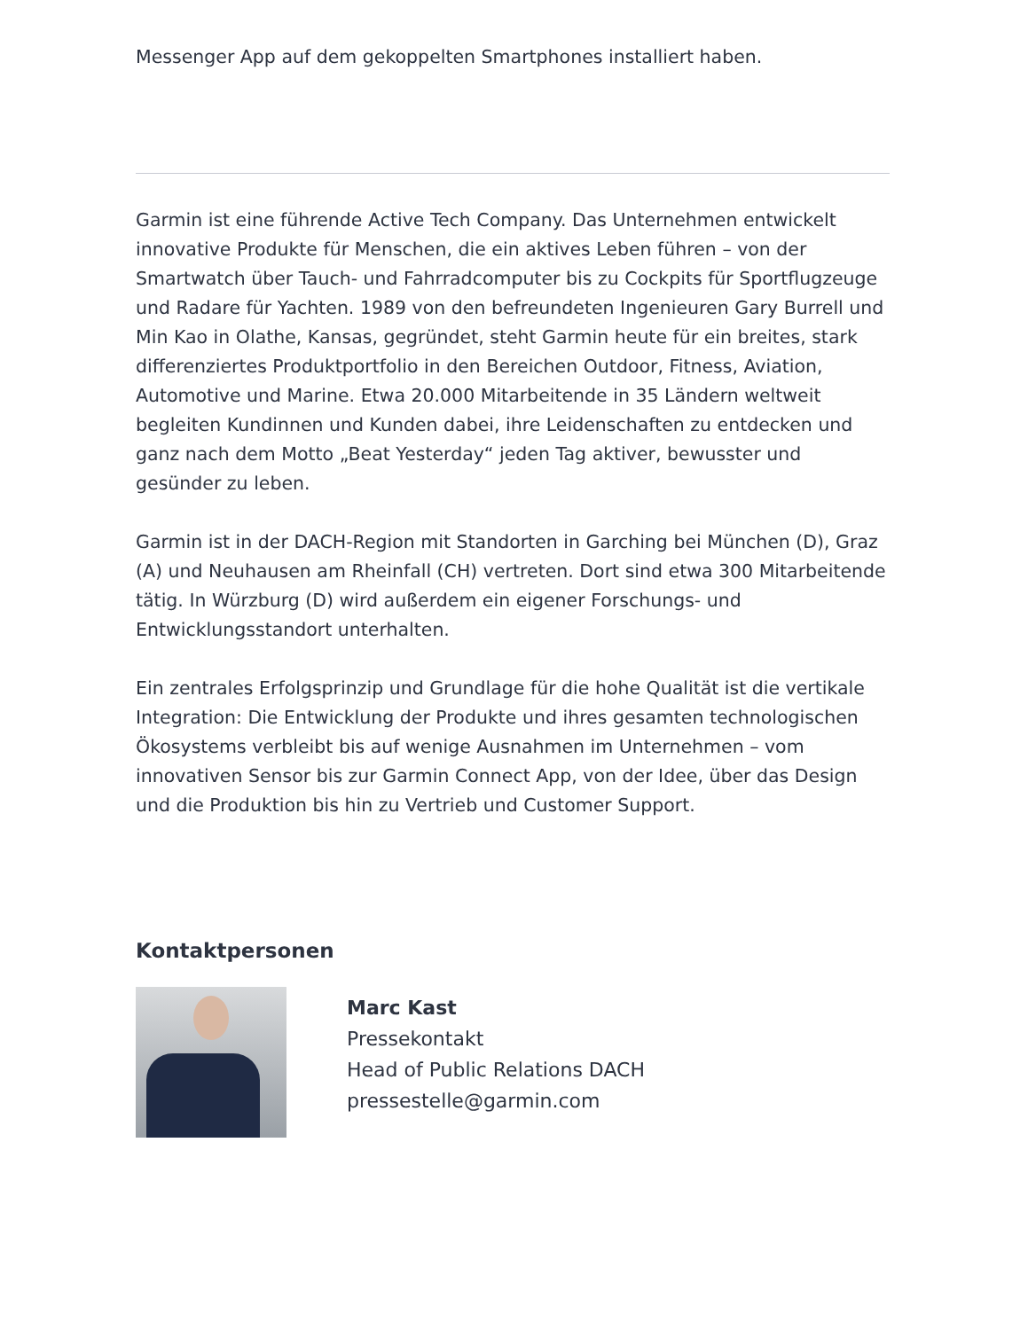Messenger App auf dem gekoppelten Smartphones installiert haben.
Garmin ist eine führende Active Tech Company. Das Unternehmen entwickelt innovative Produkte für Menschen, die ein aktives Leben führen – von der Smartwatch über Tauch- und Fahrradcomputer bis zu Cockpits für Sportflugzeuge und Radare für Yachten. 1989 von den befreundeten Ingenieuren Gary Burrell und Min Kao in Olathe, Kansas, gegründet, steht Garmin heute für ein breites, stark differenziertes Produktportfolio in den Bereichen Outdoor, Fitness, Aviation, Automotive und Marine. Etwa 20.000 Mitarbeitende in 35 Ländern weltweit begleiten Kundinnen und Kunden dabei, ihre Leidenschaften zu entdecken und ganz nach dem Motto „Beat Yesterday“ jeden Tag aktiver, bewusster und gesünder zu leben.
Garmin ist in der DACH-Region mit Standorten in Garching bei München (D), Graz (A) und Neuhausen am Rheinfall (CH) vertreten. Dort sind etwa 300 Mitarbeitende tätig. In Würzburg (D) wird außerdem ein eigener Forschungs- und Entwicklungsstandort unterhalten.
Ein zentrales Erfolgsprinzip und Grundlage für die hohe Qualität ist die vertikale Integration: Die Entwicklung der Produkte und ihres gesamten technologischen Ökosystems verbleibt bis auf wenige Ausnahmen im Unternehmen – vom innovativen Sensor bis zur Garmin Connect App, von der Idee, über das Design und die Produktion bis hin zu Vertrieb und Customer Support.
Kontaktpersonen
Marc Kast
Pressekontakt
Head of Public Relations DACH
pressestelle@garmin.com